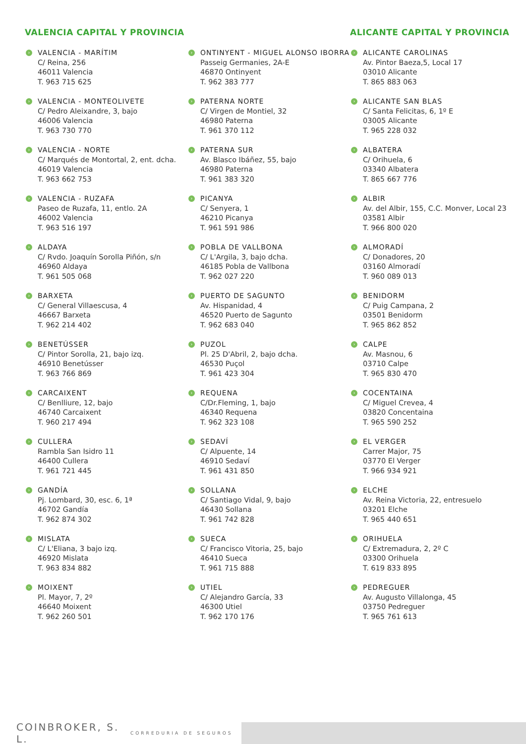VALENCIA CAPITAL Y PROVINCIA
› VALENCIA - MARÍTIM
C/ Reina, 256
46011 Valencia
T. 963 715 625
› VALENCIA - MONTEOLIVETE
C/ Pedro Aleixandre, 3, bajo
46006 Valencia
T. 963 730 770
› VALENCIA - NORTE
C/ Marqués de Montortal, 2, ent. dcha.
46019 Valencia
T. 963 662 753
› VALENCIA - RUZAFA
Paseo de Ruzafa, 11, entlo. 2A
46002 Valencia
T. 963 516 197
› ALDAYA
C/ Rvdo. Joaquín Sorolla Piñón, s/n
46960 Aldaya
T. 961 505 068
› BARXETA
C/ General Villaescusa, 4
46667 Barxeta
T. 962 214 402
› BENETÚSSER
C/ Pintor Sorolla, 21, bajo izq.
46910 Benetússer
T. 963 766 869
› CARCAIXENT
C/ Benlliure, 12, bajo
46740 Carcaixent
T. 960 217 494
› CULLERA
Rambla San Isidro 11
46400 Cullera
T. 961 721 445
› GANDÍA
Pj. Lombard, 30, esc. 6, 1ª
46702 Gandía
T. 962 874 302
› MISLATA
C/ L'Eliana, 3 bajo izq.
46920 Mislata
T. 963 834 882
› MOIXENT
Pl. Mayor, 7, 2º
46640 Moixent
T. 962 260 501
› ONTINYENT - MIGUEL ALONSO IBORRA
Passeig Germanies, 2A-E
46870 Ontinyent
T. 962 383 777
› PATERNA NORTE
C/ Virgen de Montiel, 32
46980 Paterna
T. 961 370 112
› PATERNA SUR
Av. Blasco Ibáñez, 55, bajo
46980 Paterna
T. 961 383 320
› PICANYA
C/ Senyera, 1
46210 Picanya
T. 961 591 986
› POBLA DE VALLBONA
C/ L'Argila, 3, bajo dcha.
46185 Pobla de Vallbona
T. 962 027 220
› PUERTO DE SAGUNTO
Av. Hispanidad, 4
46520 Puerto de Sagunto
T. 962 683 040
› PUZOL
Pl. 25 D'Abril, 2, bajo dcha.
46530 Puçol
T. 961 423 304
› REQUENA
C/Dr.Fleming, 1, bajo
46340 Requena
T. 962 323 108
› SEDAVÍ
C/ Alpuente, 14
46910 Sedaví
T. 961 431 850
› SOLLANA
C/ Santiago Vidal, 9, bajo
46430 Sollana
T. 961 742 828
› SUECA
C/ Francisco Vitoria, 25, bajo
46410 Sueca
T. 961 715 888
› UTIEL
C/ Alejandro García, 33
46300 Utiel
T. 962 170 176
ALICANTE CAPITAL Y PROVINCIA
› ALICANTE CAROLINAS
Av. Pintor Baeza,5, Local 17
03010 Alicante
T. 865 883 063
› ALICANTE SAN BLAS
C/ Santa Felicitas, 6, 1º E
03005 Alicante
T. 965 228 032
› ALBATERA
C/ Orihuela, 6
03340 Albatera
T. 865 667 776
› ALBIR
Av. del Albir, 155, C.C. Monver, Local 23
03581 Albir
T. 966 800 020
› ALMORADÍ
C/ Donadores, 20
03160 Almoradí
T. 960 089 013
› BENIDORM
C/ Puig Campana, 2
03501 Benidorm
T. 965 862 852
› CALPE
Av. Masnou, 6
03710 Calpe
T. 965 830 470
› COCENTAINA
C/ Miguel Crevea, 4
03820 Concentaina
T. 965 590 252
› EL VERGER
Carrer Major, 75
03770 El Verger
T. 966 934 921
› ELCHE
Av. Reina Victoria, 22, entresuelo
03201 Elche
T. 965 440 651
› ORIHUELA
C/ Extremadura, 2, 2º C
03300 Orihuela
T. 619 833 895
› PEDREGUER
Av. Augusto Villalonga, 45
03750 Pedreguer
T. 965 761 613
COINBROKER, S. L.
CORREDURIA DE SEGUROS